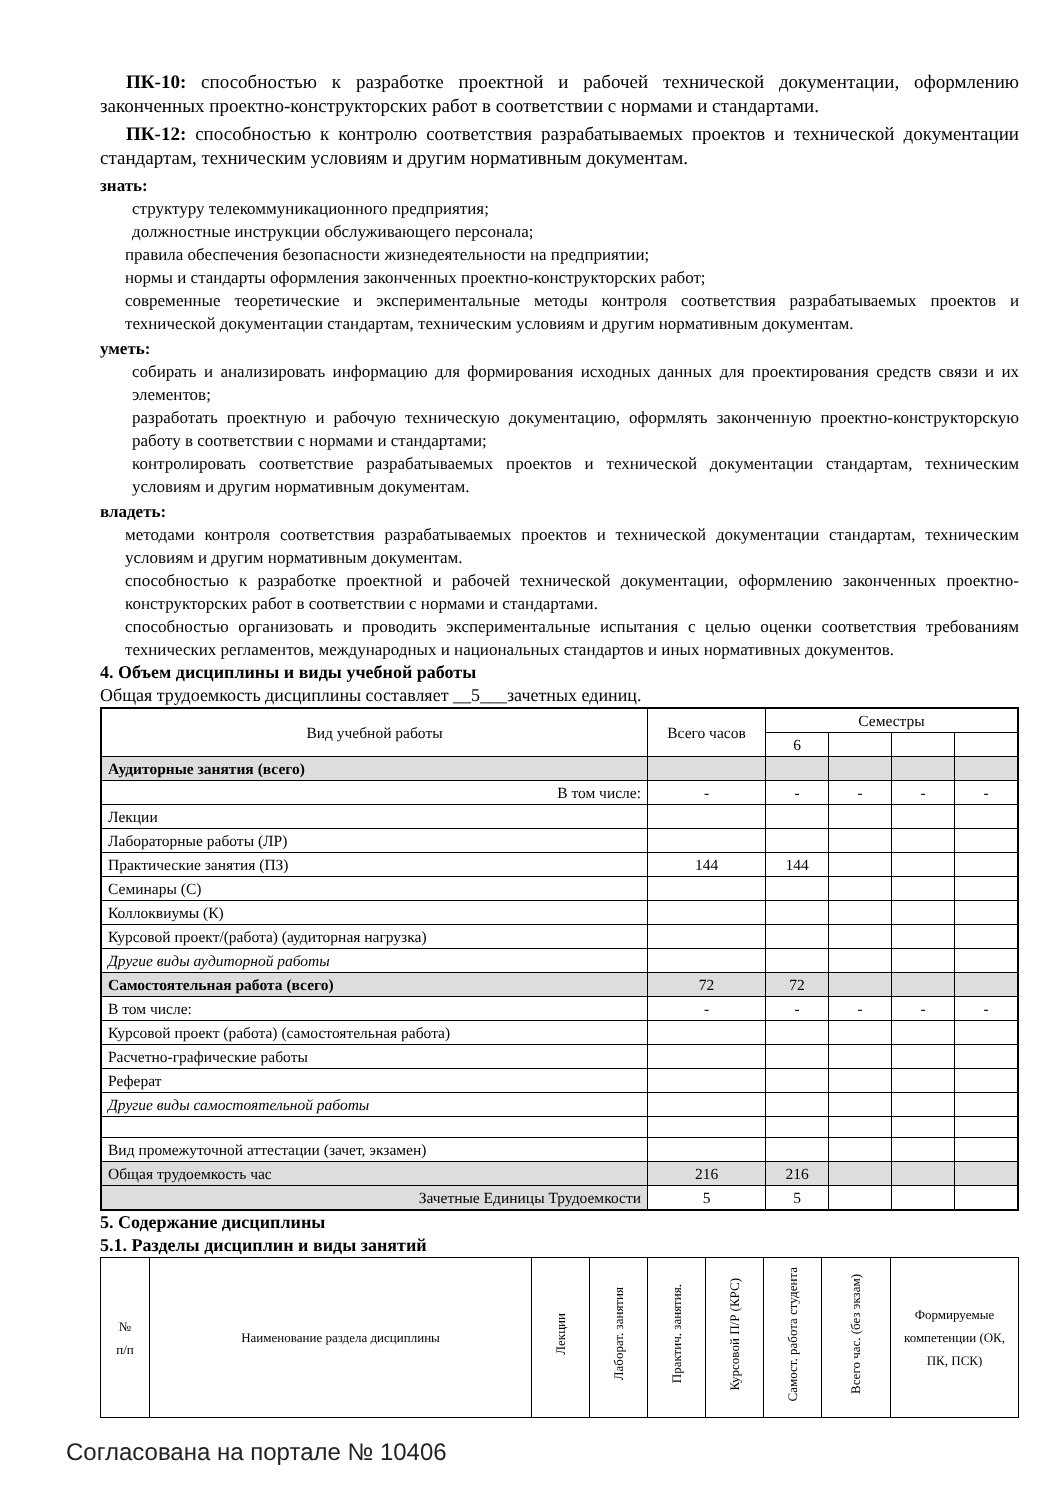ПК-10: способностью к разработке проектной и рабочей технической документации, оформлению законченных проектно-конструкторских работ в соответствии с нормами и стандартами.
ПК-12: способностью к контролю соответствия разрабатываемых проектов и технической документации стандартам, техническим условиям и другим нормативным документам.
знать:
структуру телекоммуникационного предприятия;
должностные инструкции обслуживающего персонала;
правила обеспечения безопасности жизнедеятельности на предприятии;
нормы и стандарты оформления законченных проектно-конструкторских работ;
современные теоретические и экспериментальные методы контроля соответствия разрабатываемых проектов и технической документации стандартам, техническим условиям и другим нормативным документам.
уметь:
собирать и анализировать информацию для формирования исходных данных для проектирования средств связи и их элементов;
разработать проектную и рабочую техническую документацию, оформлять законченную проектно-конструкторскую работу в соответствии с нормами и стандартами;
контролировать соответствие разрабатываемых проектов и технической документации стандартам, техническим условиям и другим нормативным документам.
владеть:
методами контроля соответствия разрабатываемых проектов и технической документации стандартам, техническим условиям и другим нормативным документам.
способностью к разработке проектной и рабочей технической документации, оформлению законченных проектно-конструкторских работ в соответствии с нормами и стандартами.
способностью организовать и проводить экспериментальные испытания с целью оценки соответствия требованиям технических регламентов, международных и национальных стандартов и иных нормативных документов.
4. Объем дисциплины и виды учебной работы
Общая трудоемкость дисциплины составляет __5___зачетных единиц.
| Вид учебной работы | Всего часов | Семестры | | | |
| | | 6 | | | |
| Аудиторные занятия (всего) | | | | | |
| В том числе: | - | - | - | - | - |
| Лекции | | | | | |
| Лабораторные работы (ЛР) | | | | | |
| Практические занятия (ПЗ) | 144 | 144 | | | |
| Семинары (С) | | | | | |
| Коллоквиумы (К) | | | | | |
| Курсовой проект/(работа) (аудиторная нагрузка) | | | | | |
| Другие виды аудиторной работы | | | | | |
| Самостоятельная работа (всего) | 72 | 72 | | | |
| В том числе: | - | - | - | - | - |
| Курсовой проект (работа) (самостоятельная работа) | | | | | |
| Расчетно-графические работы | | | | | |
| Реферат | | | | | |
| Другие виды самостоятельной работы | | | | | |
| Вид промежуточной аттестации (зачет, экзамен) | | | | | |
| Общая трудоемкость час | 216 | 216 | | | |
| Зачетные Единицы Трудоемкости | 5 | 5 | | | |
5. Содержание дисциплины
5.1. Разделы дисциплин и виды занятий
| № п/п | Наименование раздела дисциплины | Лекции | Лаборат. занятия | Практич. занятия. | Курсовой П/Р (КРС) | Самост. работа студента | Всего час. (без экзам) | Формируемые компетенции (ОК, ПК, ПСК) |
Согласована на портале № 10406